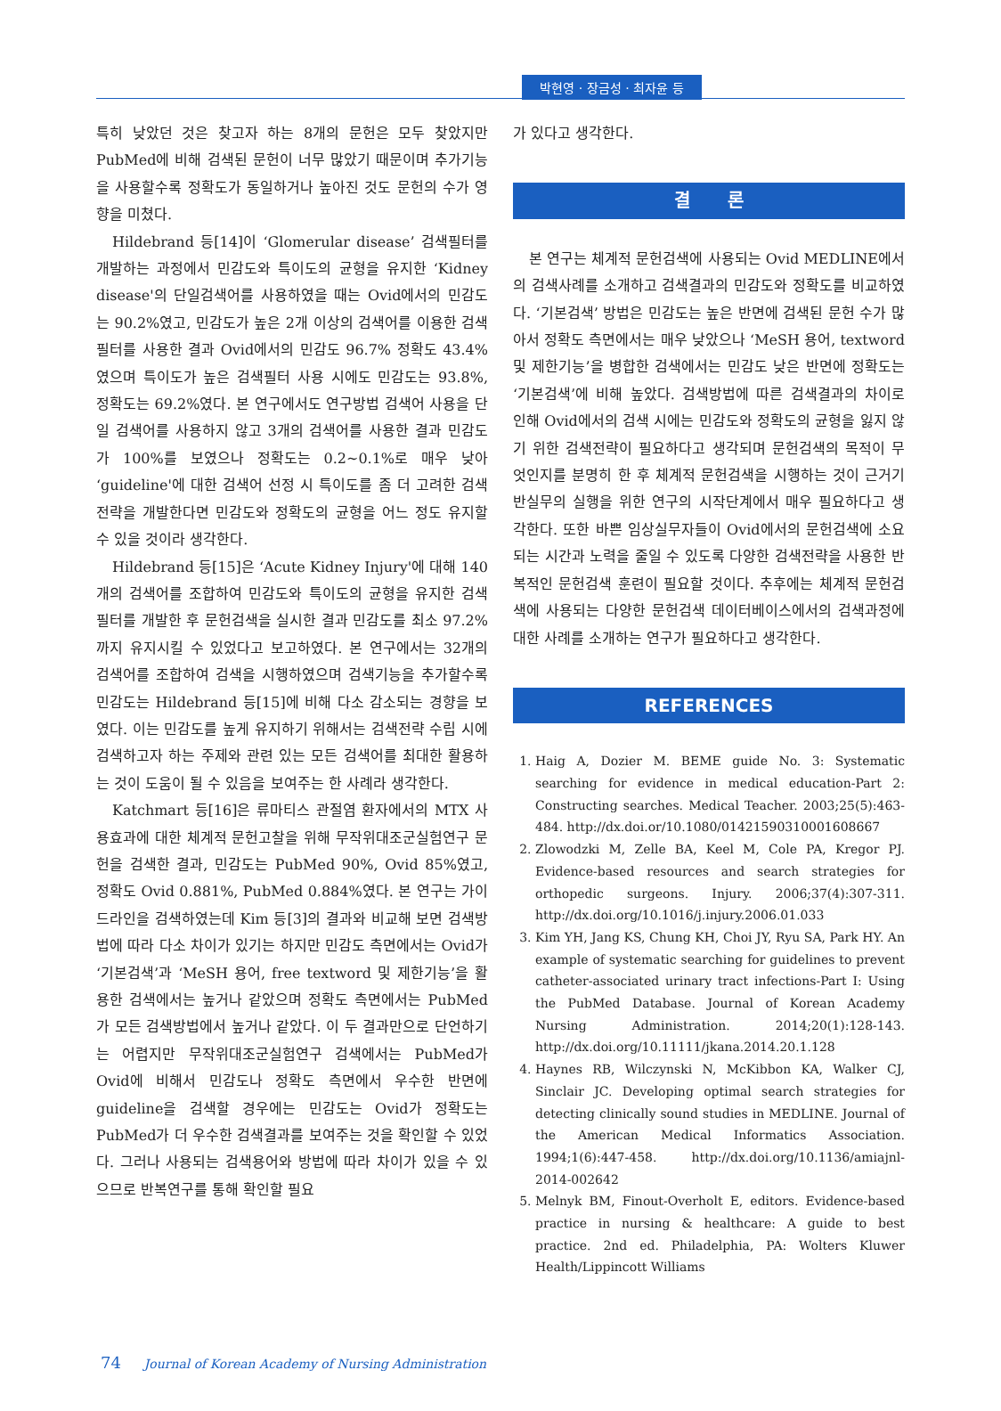박현영 · 장금성 · 최자윤 등
특히 낮았던 것은 찾고자 하는 8개의 문헌은 모두 찾았지만 PubMed에 비해 검색된 문헌이 너무 많았기 때문이며 추가기능을 사용할수록 정확도가 동일하거나 높아진 것도 문헌의 수가 영향을 미쳤다.
Hildebrand 등[14]이 ‘Glomerular disease’ 검색필터를 개발하는 과정에서 민감도와 특이도의 균형을 유지한 ‘Kidney disease'의 단일검색어를 사용하였을 때는 Ovid에서의 민감도는 90.2%였고, 민감도가 높은 2개 이상의 검색어를 이용한 검색필터를 사용한 결과 Ovid에서의 민감도 96.7% 정확도 43.4%였으며 특이도가 높은 검색필터 사용 시에도 민감도는 93.8%, 정확도는 69.2%였다. 본 연구에서도 연구방법 검색어 사용을 단일 검색어를 사용하지 않고 3개의 검색어를 사용한 결과 민감도가 100%를 보였으나 정확도는 0.2~0.1%로 매우 낮아 ‘guideline'에 대한 검색어 선정 시 특이도를 좀 더 고려한 검색전략을 개발한다면 민감도와 정확도의 균형을 어느 정도 유지할 수 있을 것이라 생각한다.
Hildebrand 등[15]은 ‘Acute Kidney Injury'에 대해 140개의 검색어를 조합하여 민감도와 특이도의 균형을 유지한 검색필터를 개발한 후 문헌검색을 실시한 결과 민감도를 최소 97.2%까지 유지시킬 수 있었다고 보고하였다. 본 연구에서는 32개의 검색어를 조합하여 검색을 시행하였으며 검색기능을 추가할수록 민감도는 Hildebrand 등[15]에 비해 다소 감소되는 경향을 보였다. 이는 민감도를 높게 유지하기 위해서는 검색전략 수립 시에 검색하고자 하는 주제와 관련 있는 모든 검색어를 최대한 활용하는 것이 도움이 될 수 있음을 보여주는 한 사례라 생각한다.
Katchmart 등[16]은 류마티스 관절염 환자에서의 MTX 사용효과에 대한 체계적 문헌고찰을 위해 무작위대조군실험연구 문헌을 검색한 결과, 민감도는 PubMed 90%, Ovid 85%였고, 정확도 Ovid 0.881%, PubMed 0.884%였다. 본 연구는 가이드라인을 검색하였는데 Kim 등[3]의 결과와 비교해 보면 검색방법에 따라 다소 차이가 있기는 하지만 민감도 측면에서는 Ovid가 ‘기본검색’과 ‘MeSH 용어, free textword 및 제한기능’을 활용한 검색에서는 높거나 같았으며 정확도 측면에서는 PubMed가 모든 검색방법에서 높거나 같았다. 이 두 결과만으로 단언하기는 어렵지만 무작위대조군실험연구 검색에서는 PubMed가 Ovid에 비해서 민감도나 정확도 측면에서 우수한 반면에 guideline을 검색할 경우에는 민감도는 Ovid가 정확도는 PubMed가 더 우수한 검색결과를 보여주는 것을 확인할 수 있었다. 그러나 사용되는 검색용어와 방법에 따라 차이가 있을 수 있으므로 반복연구를 통해 확인할 필요
가 있다고 생각한다.
결 론
본 연구는 체계적 문헌검색에 사용되는 Ovid MEDLINE에서의 검색사례를 소개하고 검색결과의 민감도와 정확도를 비교하였다. ‘기본검색’ 방법은 민감도는 높은 반면에 검색된 문헌 수가 많아서 정확도 측면에서는 매우 낮았으나 ‘MeSH 용어, textword 및 제한기능’을 병합한 검색에서는 민감도 낮은 반면에 정확도는 ‘기본검색’에 비해 높았다. 검색방법에 따른 검색결과의 차이로 인해 Ovid에서의 검색 시에는 민감도와 정확도의 균형을 잃지 않기 위한 검색전략이 필요하다고 생각되며 문헌검색의 목적이 무엇인지를 분명히 한 후 체계적 문헌검색을 시행하는 것이 근거기반실무의 실행을 위한 연구의 시작단계에서 매우 필요하다고 생각한다. 또한 바쁜 임상실무자들이 Ovid에서의 문헌검색에 소요되는 시간과 노력을 줄일 수 있도록 다양한 검색전략을 사용한 반복적인 문헌검색 훈련이 필요할 것이다. 추후에는 체계적 문헌검색에 사용되는 다양한 문헌검색 데이터베이스에서의 검색과정에 대한 사례를 소개하는 연구가 필요하다고 생각한다.
REFERENCES
1. Haig A, Dozier M. BEME guide No. 3: Systematic searching for evidence in medical education-Part 2: Constructing searches. Medical Teacher. 2003;25(5):463-484. http://dx.doi.or/10.1080/01421590310001608667
2. Zlowodzki M, Zelle BA, Keel M, Cole PA, Kregor PJ. Evidence-based resources and search strategies for orthopedic surgeons. Injury. 2006;37(4):307-311. http://dx.doi.org/10.1016/j.injury.2006.01.033
3. Kim YH, Jang KS, Chung KH, Choi JY, Ryu SA, Park HY. An example of systematic searching for guidelines to prevent catheter-associated urinary tract infections-Part I: Using the PubMed Database. Journal of Korean Academy Nursing Administration. 2014;20(1):128-143. http://dx.doi.org/10.11111/jkana.2014.20.1.128
4. Haynes RB, Wilczynski N, McKibbon KA, Walker CJ, Sinclair JC. Developing optimal search strategies for detecting clinically sound studies in MEDLINE. Journal of the American Medical Informatics Association. 1994;1(6):447-458. http://dx.doi.org/10.1136/amiajnl-2014-002642
5. Melnyk BM, Finout-Overholt E, editors. Evidence-based practice in nursing & healthcare: A guide to best practice. 2nd ed. Philadelphia, PA: Wolters Kluwer Health/Lippincott Williams
74 Journal of Korean Academy of Nursing Administration